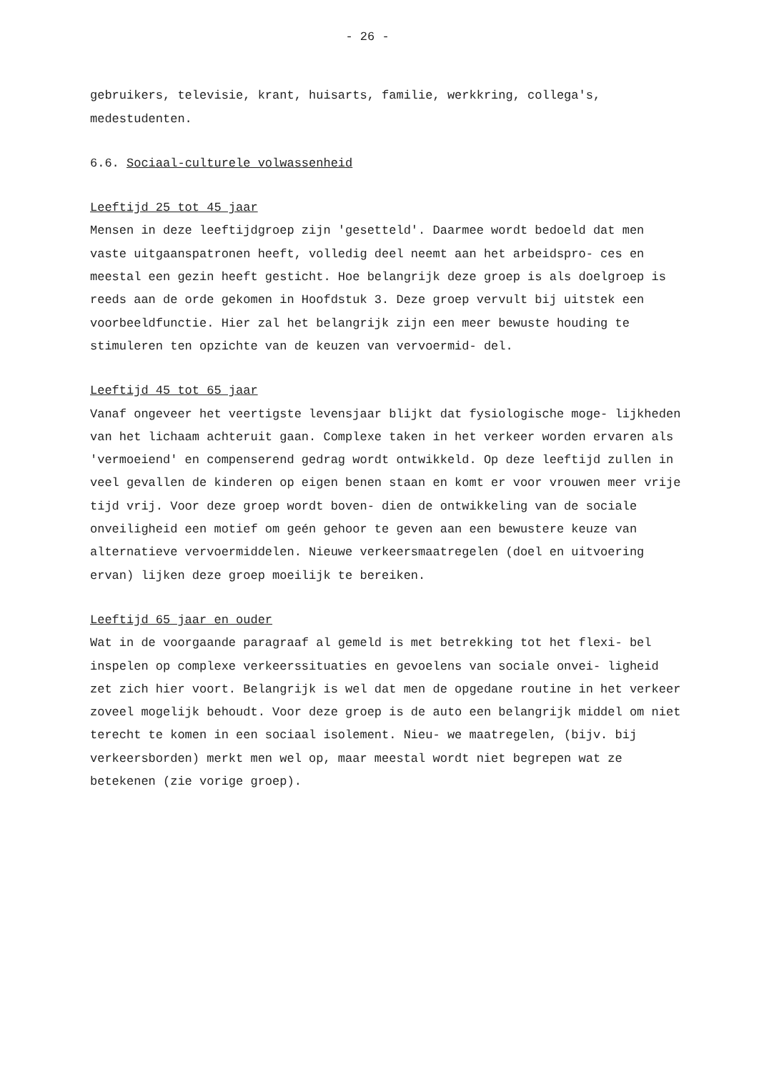- 26 -
gebruikers, televisie, krant, huisarts, familie, werkkring, collega's, medestudenten.
6.6. Sociaal-culturele volwassenheid
Leeftijd 25 tot 45 jaar
Mensen in deze leeftijdgroep zijn 'gesetteld'. Daarmee wordt bedoeld dat men vaste uitgaanspatronen heeft, volledig deel neemt aan het arbeidspro- ces en meestal een gezin heeft gesticht. Hoe belangrijk deze groep is als doelgroep is reeds aan de orde gekomen in Hoofdstuk 3. Deze groep vervult bij uitstek een voorbeeldfunctie. Hier zal het belangrijk zijn een meer bewuste houding te stimuleren ten opzichte van de keuzen van vervoermid- del.
Leeftijd 45 tot 65 jaar
Vanaf ongeveer het veertigste levensjaar blijkt dat fysiologische moge- lijkheden van het lichaam achteruit gaan. Complexe taken in het verkeer worden ervaren als 'vermoeiend' en compenserend gedrag wordt ontwikkeld. Op deze leeftijd zullen in veel gevallen de kinderen op eigen benen staan en komt er voor vrouwen meer vrije tijd vrij. Voor deze groep wordt boven- dien de ontwikkeling van de sociale onveiligheid een motief om geén gehoor te geven aan een bewustere keuze van alternatieve vervoermiddelen. Nieuwe verkeersmaatregelen (doel en uitvoering ervan) lijken deze groep moeilijk te bereiken.
Leeftijd 65 jaar en ouder
Wat in de voorgaande paragraaf al gemeld is met betrekking tot het flexi- bel inspelen op complexe verkeerssituaties en gevoelens van sociale onvei- ligheid zet zich hier voort. Belangrijk is wel dat men de opgedane routine in het verkeer zoveel mogelijk behoudt. Voor deze groep is de auto een belangrijk middel om niet terecht te komen in een sociaal isolement. Nieu- we maatregelen, (bijv. bij verkeersborden) merkt men wel op, maar meestal wordt niet begrepen wat ze betekenen (zie vorige groep).